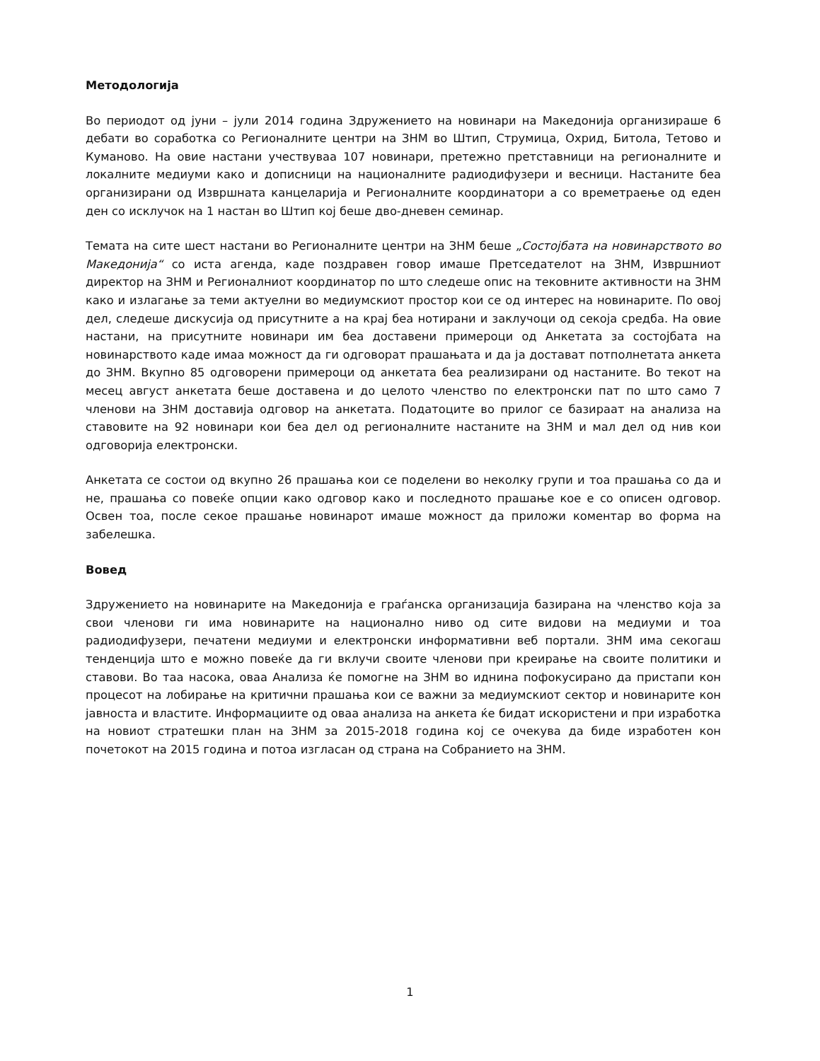Методологија
Во периодот од јуни – јули 2014 година Здружението на новинари на Македонија организираше 6 дебати во соработка со Регионалните центри на ЗНМ во Штип, Струмица, Охрид, Битола, Тетово и Куманово. На овие настани учествуваа 107 новинари, претежно претставници на регионалните и локалните медиуми како и дописници на националните радиодифузери и весници. Настаните беа организирани од Извршната канцеларија и Регионалните координатори а со времетраење од еден ден со исклучок на 1 настан во Штип кој беше дво-дневен семинар.
Темата на сите шест настани во Регионалните центри на ЗНМ беше „Состојбата на новинарството во Македонија“ со иста агенда, каде поздравен говор имаше Претседателот на ЗНМ, Извршниот директор на ЗНМ и Регионалниот координатор по што следеше опис на тековните активности на ЗНМ како и излагање за теми актуелни во медиумскиот простор кои се од интерес на новинарите. По овој дел, следеше дискусија од присутните а на крај беа нотирани и заклучоци од секоја средба. На овие настани, на присутните новинари им беа доставени примероци од Анкетата за состојбата на новинарството каде имаа можност да ги одговорат прашањата и да ја достават потполнетата анкета до ЗНМ. Вкупно 85 одговорени примероци од анкетата беа реализирани од настаните. Во текот на месец август анкетата беше доставена и до целото членство по електронски пат по што само 7 членови на ЗНМ доставија одговор на анкетата. Податоците во прилог се базираат на анализа на ставовите на 92 новинари кои беа дел од регионалните настаните на ЗНМ и мал дел од нив кои одговорија електронски.
Анкетата се состои од вкупно 26 прашања кои се поделени во неколку групи и тоа прашања со да и не, прашања со повеќе опции како одговор како и последното прашање кое е со описен одговор. Освен тоа, после секое прашање новинарот имаше можност да приложи коментар во форма на забелешка.
Вовед
Здружението на новинарите на Македонија е граѓанска организација базирана на членство која за свои членови ги има новинарите на национално ниво од сите видови на медиуми и тоа радиодифузери, печатени медиуми и електронски информативни веб портали. ЗНМ има секогаш тенденција што е можно повеќе да ги вклучи своите членови при креирање на своите политики и ставови. Во таа насока, оваа Анализа ќе помогне на ЗНМ во иднина пофокусирано да пристапи кон процесот на лобирање на критични прашања кои се важни за медиумскиот сектор и новинарите кон јавноста и властите. Информациите од оваа анализа на анкета ќе бидат искористени и при изработка на новиот стратешки план на ЗНМ за 2015-2018 година кој се очекува да биде изработен кон почетокот на 2015 година и потоа изгласан од страна на Собранието на ЗНМ.
1